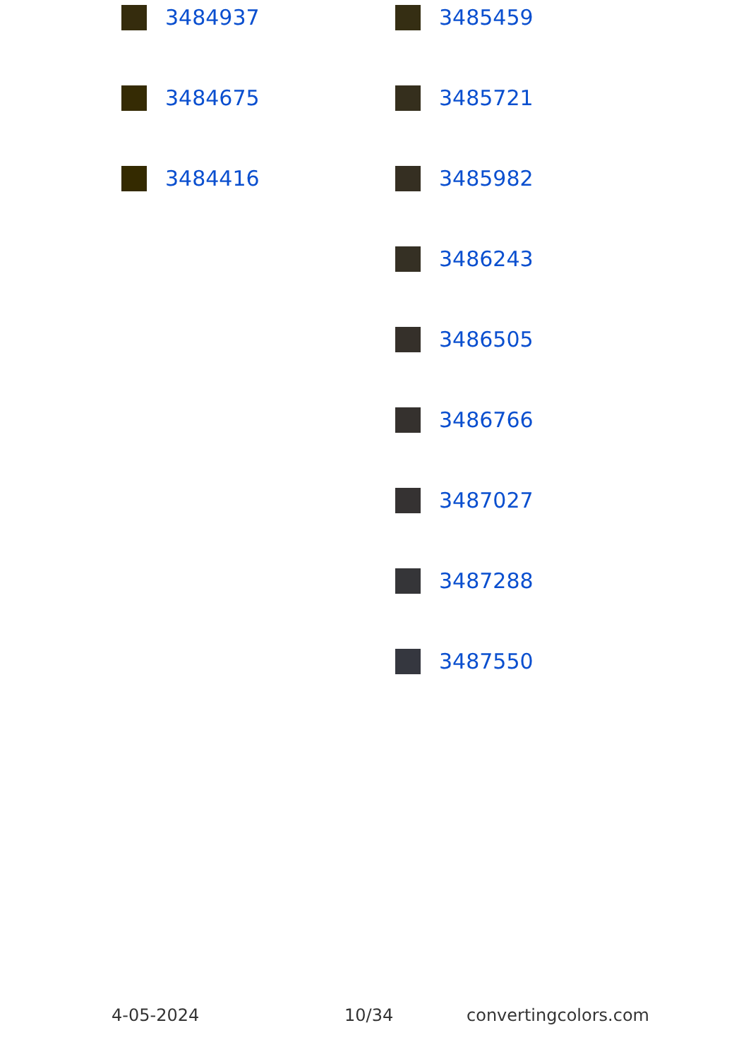3484937
3484675
3484416
3485459
3485721
3485982
3486243
3486505
3486766
3487027
3487288
3487550
4-05-2024 10/34 convertingcolors.com